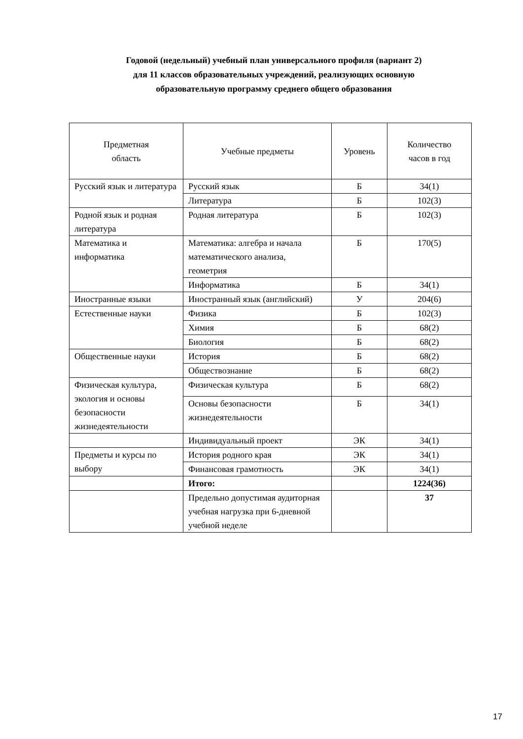Годовой (недельный) учебный план универсального профиля (вариант 2)
для 11 классов образовательных учреждений, реализующих основную
образовательную программу среднего общего образования
| Предметная область | Учебные предметы | Уровень | Количество часов в год |
| --- | --- | --- | --- |
| Русский язык и литература | Русский язык | Б | 34(1) |
| | Литература | Б | 102(3) |
| Родной язык и родная литература | Родная литература | Б | 102(3) |
| Математика и информатика | Математика: алгебра и начала математического анализа, геометрия | Б | 170(5) |
| | Информатика | Б | 34(1) |
| Иностранные языки | Иностранный язык (английский) | У | 204(6) |
| Естественные науки | Физика | Б | 102(3) |
| | Химия | Б | 68(2) |
| | Биология | Б | 68(2) |
| Общественные науки | История | Б | 68(2) |
| | Обществознание | Б | 68(2) |
| Физическая культура, экология и основы безопасности жизнедеятельности | Физическая культура | Б | 68(2) |
| | Основы безопасности жизнедеятельности | Б | 34(1) |
| | Индивидуальный проект | ЭК | 34(1) |
| Предметы и курсы по выбору | История родного края | ЭК | 34(1) |
| | Финансовая грамотность | ЭК | 34(1) |
| | Итого: | | 1224(36) |
| | Предельно допустимая аудиторная учебная нагрузка при 6-дневной учебной неделе | | 37 |
17